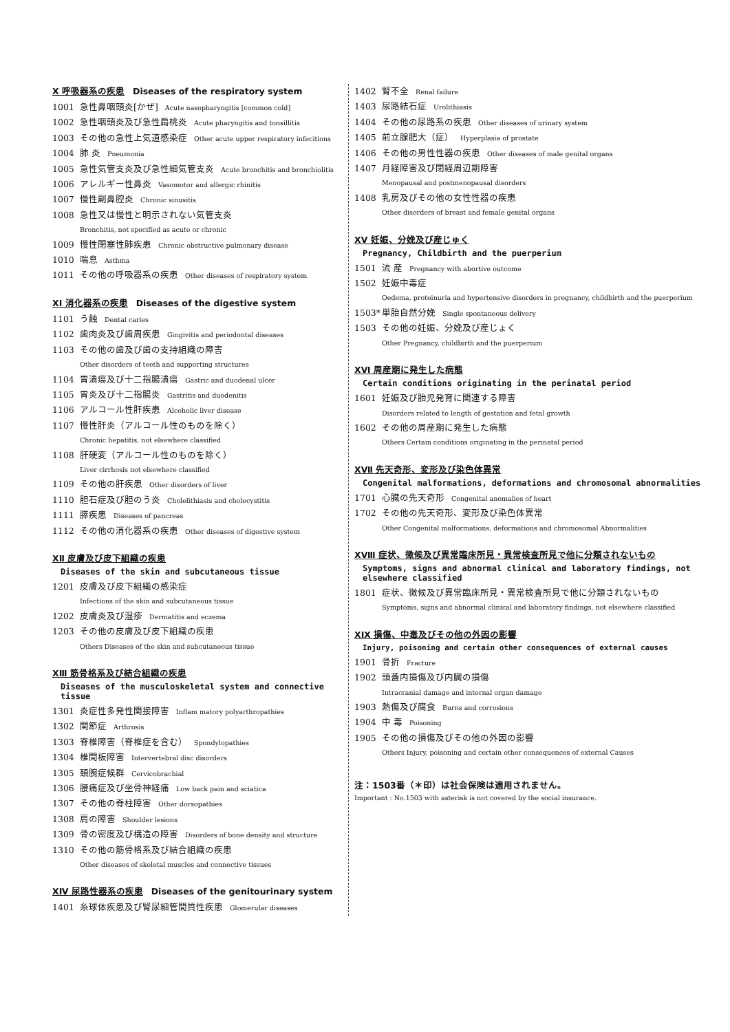Ⅹ 呼吸器系の疾患 Diseases of the respiratory system
1001 急性鼻咽頭炎[かぜ] Acute nasopharyngitis [common cold]
1002 急性咽頭炎及び急性扁桃炎 Acute pharyngitis and tonsillitis
1003 その他の急性上気道感染症 Other acute upper respiratory infecitions
1004 肺 炎 Pneumonia
1005 急性気管支炎及び急性細気管支炎 Acute bronchitis and bronchiolitis
1006 アレルギー性鼻炎 Vasomotor and allergic rhinitis
1007 慢性副鼻腔炎 Chronic sinusitis
1008 急性又は慢性と明示されない気管支炎
Bronchitis, not specified as acute or chronic
1009 慢性閉塞性肺疾患 Chronic obstructive pulmonary disease
1010 喘息 Asthma
1011 その他の呼吸器系の疾患 Other diseases of respiratory system
ⅩⅠ 消化器系の疾患 Diseases of the digestive system
1101 う蝕 Dental caries
1102 歯肉炎及び歯周疾患 Gingivitis and periodontal diseases
1103 その他の歯及び歯の支持組織の障害
Other disorders of teeth and supporting structures
1104 胃潰瘍及び十二指腸潰瘍 Gastric and duodenal ulcer
1105 胃炎及び十二指腸炎 Gastritis and duodenitis
1106 アルコール性肝疾患 Alcoholic liver disease
1107 慢性肝炎（アルコール性のものを除く）
Chronic hepatitis, not elsewhere classified
1108 肝硬変（アルコール性のものを除く）
Liver cirrhosis not elsewhere classified
1109 その他の肝疾患 Other disorders of liver
1110 胆石症及び胆のう炎 Cholelithiasis and cholecystitis
1111 膵疾患 Diseases of pancreas
1112 その他の消化器系の疾患 Other diseases of digestive system
ⅩⅡ 皮膚及び皮下組織の疾患
Diseases of the skin and subcutaneous tissue
1201 皮膚及び皮下組織の感染症
Infections of the skin and subcutaneous tissue
1202 皮膚炎及び湿疹 Dermatitis and eczema
1203 その他の皮膚及び皮下組織の疾患
Others Diseases of the skin and subcutaneous tissue
ⅩⅢ 筋骨格系及び結合組織の疾患
Diseases of the musculoskeletal system and connective tissue
1301 炎症性多発性関接障害 Inflam matory polyarthropathies
1302 関節症 Arthrosis
1303 脊椎障害（脊椎症を含む） Spondylopathies
1304 椎間板障害 Intervertebral disc disorders
1305 頚腕症候群 Cervicobrachial
1306 腰痛症及び坐骨神経痛 Low back pain and sciatica
1307 その他の脊柱障害 Other dorsopathies
1308 肩の障害 Shoulder lesions
1309 骨の密度及び構造の障害 Disorders of bone density and structure
1310 その他の筋骨格系及び結合組織の疾患
Other diseases of skeletal muscles and connective tissues
ⅩⅣ 尿路性器系の疾患 Diseases of the genitourinary system
1401 糸球体疾患及び腎尿細管間質性疾患 Glomerular diseases
1402 腎不全 Renal failure
1403 尿路結石症 Urolithiasis
1404 その他の尿路系の疾患 Other diseases of urinary system
1405 前立腺肥大（症） Hyperplasia of prostate
1406 その他の男性性器の疾患 Other diseases of male genital organs
1407 月経障害及び閉経周辺期障害
Menopausal and postmenopausal disorders
1408 乳房及びその他の女性性器の疾患
Other disorders of breast and female genital organs
ⅩⅤ 妊娠、分娩及び産じゅく
Pregnancy, Childbirth and the puerperium
1501 流 産 Pregnancy with abortive outcome
1502 妊娠中毒症
Oedema, proteinuria and hypertensive disorders in pregnancy, childbirth and the puerperium
1503* 単胎自然分娩 Single spontaneous delivery
1503 その他の妊娠、分娩及び産じょく
Other Pregnancy, childbirth and the puerperium
ⅩⅥ 周産期に発生した病態
Certain conditions originating in the perinatal period
1601 妊娠及び胎児発育に関連する障害
Disorders related to length of gestation and fetal growth
1602 その他の周産期に発生した病態
Others Certain conditions originating in the perinatal period
ⅩⅦ 先天奇形、変形及び染色体異常
Congenital malformations, deformations and chromosomal abnormalities
1701 心臓の先天奇形 Congenital anomalies of heart
1702 その他の先天奇形、変形及び染色体異常
Other Congenital malformations, deformations and chromosomal Abnormalities
ⅩⅧ 症状、徴候及び異常臨床所見・異常検査所見で他に分類されないもの
Symptoms, signs and abnormal clinical and laboratory findings, not elsewhere classified
1801 症状、徴候及び異常臨床所見・異常検査所見で他に分類されないもの
Symptoms, signs and abnormal clinical and laboratory findings, not elsewhere classified
ⅩⅨ 損傷、中毒及びその他の外因の影響
Injury, poisoning and certain other consequences of external causes
1901 骨折 Fracture
1902 頭蓋内損傷及び内臓の損傷
Intracranial damage and internal organ damage
1903 熱傷及び腐食 Burns and corrosions
1904 中 毒 Poisoning
1905 その他の損傷及びその他の外因の影響
Others Injury, poisoning and certain other consequences of external Causes
注：1503番（＊印）は社会保険は適用されません。
Important : No.1503 with asterisk is not covered by the social insurance.